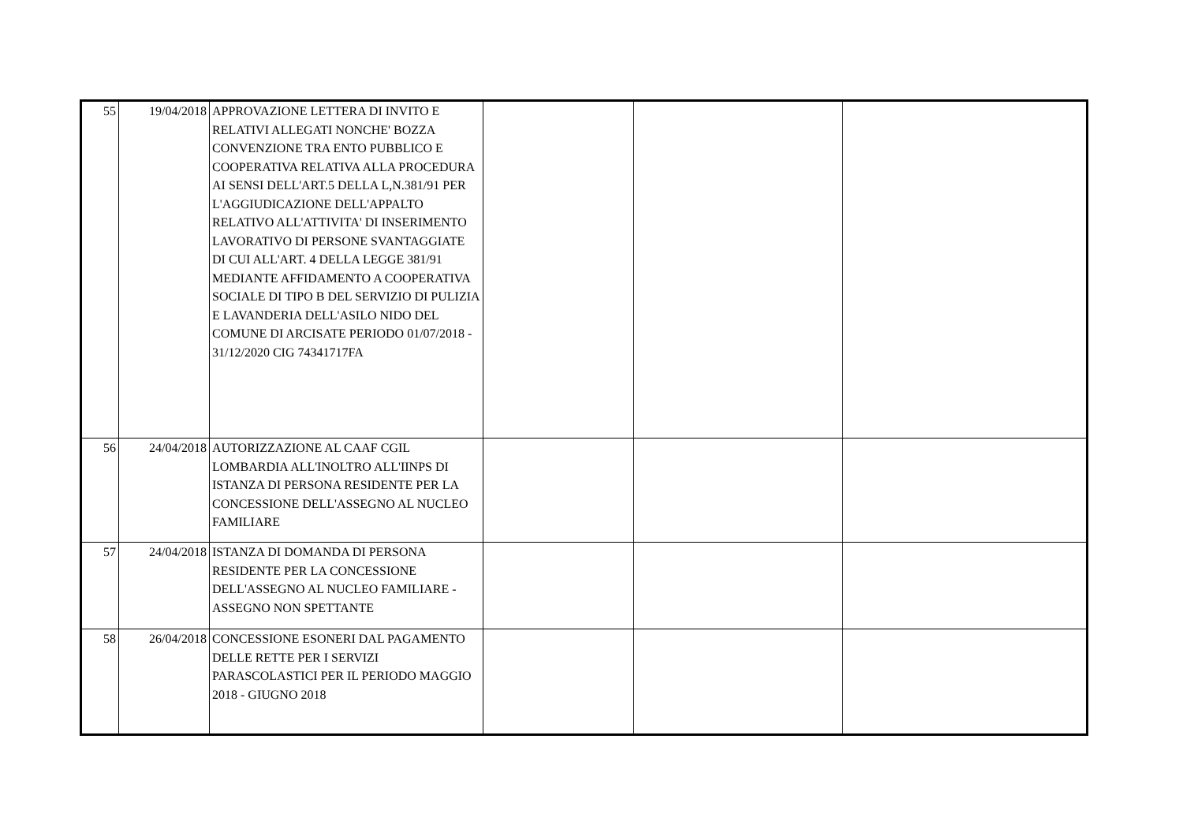| 55 | 19/04/2018 | APPROVAZIONE LETTERA DI INVITO E RELATIVI ALLEGATI NONCHE' BOZZA CONVENZIONE TRA ENTO PUBBLICO E COOPERATIVA RELATIVA ALLA PROCEDURA AI SENSI DELL'ART.5 DELLA L,N.381/91 PER L'AGGIUDICAZIONE DELL'APPALTO RELATIVO ALL'ATTIVITA' DI INSERIMENTO LAVORATIVO DI PERSONE SVANTAGGIATE DI CUI ALL'ART. 4 DELLA LEGGE 381/91 MEDIANTE AFFIDAMENTO A COOPERATIVA SOCIALE DI TIPO B DEL SERVIZIO DI PULIZIA E LAVANDERIA DELL'ASILO NIDO DEL COMUNE DI ARCISATE PERIODO 01/07/2018 - 31/12/2020 CIG 74341717FA | | | |
| 56 | 24/04/2018 | AUTORIZZAZIONE AL CAAF CGIL LOMBARDIA ALL'INOLTRO ALL'IINPS DI ISTANZA DI PERSONA RESIDENTE PER LA CONCESSIONE DELL'ASSEGNO AL NUCLEO FAMILIARE | | | |
| 57 | 24/04/2018 | ISTANZA DI DOMANDA DI PERSONA RESIDENTE PER LA CONCESSIONE DELL'ASSEGNO AL NUCLEO FAMILIARE - ASSEGNO NON SPETTANTE | | | |
| 58 | 26/04/2018 | CONCESSIONE ESONERI DAL PAGAMENTO DELLE RETTE PER I SERVIZI PARASCOLASTICI PER IL PERIODO MAGGIO 2018 - GIUGNO 2018 | | | |